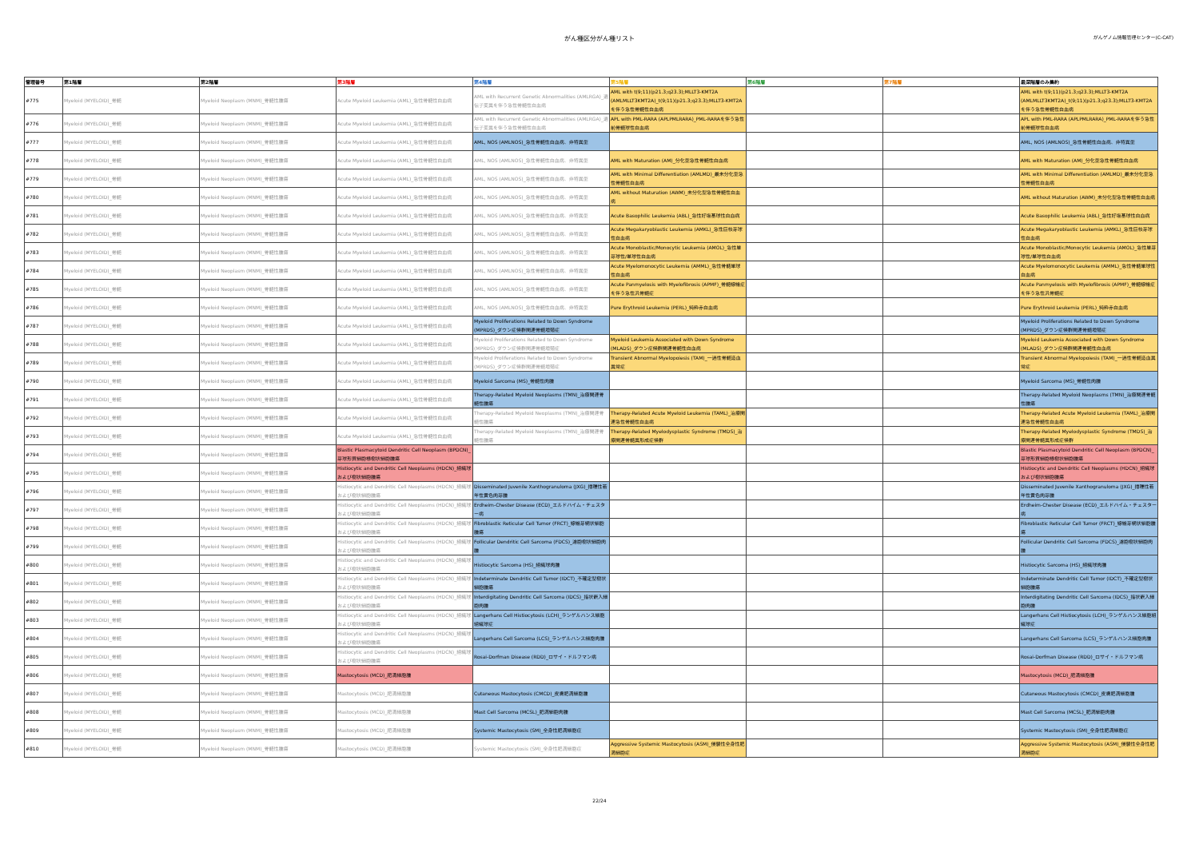がん種区分がん種リスト
がんゲノム情報管理センター(C-CAT)
| 管理番号 | 第1階層 | 第2階層 | 第3階層 | 第4階層 | 第5階層 | 第6階層 | 第7階層 | 最深階層のみ集約 |
| --- | --- | --- | --- | --- | --- | --- | --- | --- |
| #775 | Myeloid (MYELOID)_骨髄 | Myeloid Neoplasm (MNM)_骨髄性腫瘍 | Acute Myeloid Leukemia (AML)_急性骨髄性白血病 | AML with Recurrent Genetic Abnormalities (AMLRGA)_遺伝子変異を伴う急性骨髄性白血病 | AML with t(9;11)(p21.3;q23.3);MLLT3-KMT2A (AMLMLLT3KMT2A)_t(9;11)(p21.3;q23.3);MLLT3-KMT2Aを伴う急性骨髄性白血病 | | | AML with t(9;11)(p21.3;q23.3);MLLT3-KMT2A (AMLMLLT3KMT2A)_t(9;11)(p21.3;q23.3);MLLT3-KMT2Aを伴う急性骨髄性白血病 |
| #776 | Myeloid (MYELOID)_骨髄 | Myeloid Neoplasm (MNM)_骨髄性腫瘍 | Acute Myeloid Leukemia (AML)_急性骨髄性白血病 | AML with Recurrent Genetic Abnormalities (AMLRGA)_遺伝子変異を伴う急性骨髄性白血病 | APL with PML-RARA (APLPMLRARA)_PML-RARAを伴う急性前骨髄球性白血病 | | | APL with PML-RARA (APLPMLRARA)_PML-RARAを伴う急性前骨髄球性白血病 |
| #777 | Myeloid (MYELOID)_骨髄 | Myeloid Neoplasm (MNM)_骨髄性腫瘍 | Acute Myeloid Leukemia (AML)_急性骨髄性白血病 | AML, NOS (AMLNOS)_急性骨髄性白血病、非特異型 | | | | AML, NOS (AMLNOS)_急性骨髄性白血病、非特異型 |
| #778 | Myeloid (MYELOID)_骨髄 | Myeloid Neoplasm (MNM)_骨髄性腫瘍 | Acute Myeloid Leukemia (AML)_急性骨髄性白血病 | AML, NOS (AMLNOS)_急性骨髄性白血病、非特異型 | AML with Maturation (AM)_分化型急性骨髄性白血病 | | | AML with Maturation (AM)_分化型急性骨髄性白血病 |
| #779 | Myeloid (MYELOID)_骨髄 | Myeloid Neoplasm (MNM)_骨髄性腫瘍 | Acute Myeloid Leukemia (AML)_急性骨髄性白血病 | AML, NOS (AMLNOS)_急性骨髄性白血病、非特異型 | AML with Minimal Differentiation (AMLMD)_最未分化型急性骨髄性白血病 | | | AML with Minimal Differentiation (AMLMD)_最未分化型急性骨髄性白血病 |
| #780 | Myeloid (MYELOID)_骨髄 | Myeloid Neoplasm (MNM)_骨髄性腫瘍 | Acute Myeloid Leukemia (AML)_急性骨髄性白血病 | AML, NOS (AMLNOS)_急性骨髄性白血病、非特異型 | AML without Maturation (AWM)_未分化型急性骨髄性白血病 | | | AML without Maturation (AWM)_未分化型急性骨髄性白血病 |
| #781 | Myeloid (MYELOID)_骨髄 | Myeloid Neoplasm (MNM)_骨髄性腫瘍 | Acute Myeloid Leukemia (AML)_急性骨髄性白血病 | AML, NOS (AMLNOS)_急性骨髄性白血病、非特異型 | Acute Basophilic Leukemia (ABL)_急性好塩基球性白血病 | | | Acute Basophilic Leukemia (ABL)_急性好塩基球性白血病 |
| #782 | Myeloid (MYELOID)_骨髄 | Myeloid Neoplasm (MNM)_骨髄性腫瘍 | Acute Myeloid Leukemia (AML)_急性骨髄性白血病 | AML, NOS (AMLNOS)_急性骨髄性白血病、非特異型 | Acute Megakaryoblastic Leukemia (AMKL)_急性巨核芽球性白血病 | | | Acute Megakaryoblastic Leukemia (AMKL)_急性巨核芽球性白血病 |
| #783 | Myeloid (MYELOID)_骨髄 | Myeloid Neoplasm (MNM)_骨髄性腫瘍 | Acute Myeloid Leukemia (AML)_急性骨髄性白血病 | AML, NOS (AMLNOS)_急性骨髄性白血病、非特異型 | Acute Monoblastic/Monocytic Leukemia (AMOL)_急性単芽球性/単球性白血病 | | | Acute Monoblastic/Monocytic Leukemia (AMOL)_急性単芽球性/単球性白血病 |
| #784 | Myeloid (MYELOID)_骨髄 | Myeloid Neoplasm (MNM)_骨髄性腫瘍 | Acute Myeloid Leukemia (AML)_急性骨髄性白血病 | AML, NOS (AMLNOS)_急性骨髄性白血病、非特異型 | Acute Myelomonocytic Leukemia (AMML)_急性骨髄単球性白血病 | | | Acute Myelomonocytic Leukemia (AMML)_急性骨髄単球性白血病 |
| #785 | Myeloid (MYELOID)_骨髄 | Myeloid Neoplasm (MNM)_骨髄性腫瘍 | Acute Myeloid Leukemia (AML)_急性骨髄性白血病 | AML, NOS (AMLNOS)_急性骨髄性白血病、非特異型 | Acute Panmyelosis with Myelofibrosis (APMF)_骨髄線維症を伴う急性汎骨髄症 | | | Acute Panmyelosis with Myelofibrosis (APMF)_骨髄線維症を伴う急性汎骨髄症 |
| #786 | Myeloid (MYELOID)_骨髄 | Myeloid Neoplasm (MNM)_骨髄性腫瘍 | Acute Myeloid Leukemia (AML)_急性骨髄性白血病 | AML, NOS (AMLNOS)_急性骨髄性白血病、非特異型 | Pure Erythroid Leukemia (PERL)_純粋赤白血病 | | | Pure Erythroid Leukemia (PERL)_純粋赤白血病 |
| #787 | Myeloid (MYELOID)_骨髄 | Myeloid Neoplasm (MNM)_骨髄性腫瘍 | Acute Myeloid Leukemia (AML)_急性骨髄性白血病 | Myeloid Proliferations Related to Down Syndrome (MPRDS)_ダウン症候群関連骨髄増殖症 | | | | Myeloid Proliferations Related to Down Syndrome (MPRDS)_ダウン症候群関連骨髄増殖症 |
| #788 | Myeloid (MYELOID)_骨髄 | Myeloid Neoplasm (MNM)_骨髄性腫瘍 | Acute Myeloid Leukemia (AML)_急性骨髄性白血病 | Myeloid Proliferations Related to Down Syndrome (MPRDS)_ダウン症候群関連骨髄増殖症 | Myeloid Leukemia Associated with Down Syndrome (MLADS)_ダウン症候群関連骨髄性白血病 | | | Myeloid Leukemia Associated with Down Syndrome (MLADS)_ダウン症候群関連骨髄性白血病 |
| #789 | Myeloid (MYELOID)_骨髄 | Myeloid Neoplasm (MNM)_骨髄性腫瘍 | Acute Myeloid Leukemia (AML)_急性骨髄性白血病 | Myeloid Proliferations Related to Down Syndrome (MPRDS)_ダウン症候群関連骨髄増殖症 | Transient Abnormal Myelopoiesis (TAM)_一過性骨髄造血異常症 | | | Transient Abnormal Myelopoiesis (TAM)_一過性骨髄造血異常症 |
| #790 | Myeloid (MYELOID)_骨髄 | Myeloid Neoplasm (MNM)_骨髄性腫瘍 | Acute Myeloid Leukemia (AML)_急性骨髄性白血病 | Myeloid Sarcoma (MS)_骨髄性肉腫 | | | | Myeloid Sarcoma (MS)_骨髄性肉腫 |
| #791 | Myeloid (MYELOID)_骨髄 | Myeloid Neoplasm (MNM)_骨髄性腫瘍 | Acute Myeloid Leukemia (AML)_急性骨髄性白血病 | Therapy-Related Myeloid Neoplasms (TMN)_治療関連骨髄性腫瘍 | | | | Therapy-Related Myeloid Neoplasms (TMN)_治療関連骨髄性腫瘍 |
| #792 | Myeloid (MYELOID)_骨髄 | Myeloid Neoplasm (MNM)_骨髄性腫瘍 | Acute Myeloid Leukemia (AML)_急性骨髄性白血病 | Therapy-Related Myeloid Neoplasms (TMN)_治療関連骨髄性腫瘍 | Therapy-Related Acute Myeloid Leukemia (TAML)_治療関連急性骨髄性白血病 | | | Therapy-Related Acute Myeloid Leukemia (TAML)_治療関連急性骨髄性白血病 |
| #793 | Myeloid (MYELOID)_骨髄 | Myeloid Neoplasm (MNM)_骨髄性腫瘍 | Acute Myeloid Leukemia (AML)_急性骨髄性白血病 | Therapy-Related Myeloid Neoplasms (TMN)_治療関連骨髄性腫瘍 | Therapy-Related Myelodysplastic Syndrome (TMDS)_治療関連骨髄異形成症候群 | | | Therapy-Related Myelodysplastic Syndrome (TMDS)_治療関連骨髄異形成症候群 |
| #794 | Myeloid (MYELOID)_骨髄 | Myeloid Neoplasm (MNM)_骨髄性腫瘍 | Blastic Plasmacytoid Dendritic Cell Neoplasm (BPDCN)_芽球形質細胞様樹状細胞腫瘍 | | | | | Blastic Plasmacytoid Dendritic Cell Neoplasm (BPDCN)_芽球形質細胞様樹状細胞腫瘍 |
| #795 | Myeloid (MYELOID)_骨髄 | Myeloid Neoplasm (MNM)_骨髄性腫瘍 | Histiocytic and Dendritic Cell Neoplasms (HDCN)_組織球および樹状細胞腫瘍 | | | | | Histiocytic and Dendritic Cell Neoplasms (HDCN)_組織球および樹状細胞腫瘍 |
| #796 | Myeloid (MYELOID)_骨髄 | Myeloid Neoplasm (MNM)_骨髄性腫瘍 | Histiocytic and Dendritic Cell Neoplasms (HDCN)_組織球および樹状細胞腫瘍 | Disseminated Juvenile Xanthogranuloma (JXG)_播種性若年性黄色肉芽腫 | | | | Disseminated Juvenile Xanthogranuloma (JXG)_播種性若年性黄色肉芽腫 |
| #797 | Myeloid (MYELOID)_骨髄 | Myeloid Neoplasm (MNM)_骨髄性腫瘍 | Histiocytic and Dendritic Cell Neoplasms (HDCN)_組織球および樹状細胞腫瘍 | Erdheim-Chester Disease (ECD)_エルドハイム・チェスター病 | | | | Erdheim-Chester Disease (ECD)_エルドハイム・チェスター病 |
| #798 | Myeloid (MYELOID)_骨髄 | Myeloid Neoplasm (MNM)_骨髄性腫瘍 | Histiocytic and Dendritic Cell Neoplasms (HDCN)_組織球および樹状細胞腫瘍 | Fibroblastic Reticular Cell Tumor (FRCT)_線維芽網状細胞腫瘍 | | | | Fibroblastic Reticular Cell Tumor (FRCT)_線維芽網状細胞腫瘍 |
| #799 | Myeloid (MYELOID)_骨髄 | Myeloid Neoplasm (MNM)_骨髄性腫瘍 | Histiocytic and Dendritic Cell Neoplasms (HDCN)_組織球および樹状細胞腫瘍 | Follicular Dendritic Cell Sarcoma (FDCS)_濾胞樹状細胞肉腫 | | | | Follicular Dendritic Cell Sarcoma (FDCS)_濾胞樹状細胞肉腫 |
| #800 | Myeloid (MYELOID)_骨髄 | Myeloid Neoplasm (MNM)_骨髄性腫瘍 | Histiocytic and Dendritic Cell Neoplasms (HDCN)_組織球および樹状細胞腫瘍 | Histiocytic Sarcoma (HS)_組織球肉腫 | | | | Histiocytic Sarcoma (HS)_組織球肉腫 |
| #801 | Myeloid (MYELOID)_骨髄 | Myeloid Neoplasm (MNM)_骨髄性腫瘍 | Histiocytic and Dendritic Cell Neoplasms (HDCN)_組織球および樹状細胞腫瘍 | Indeterminate Dendritic Cell Tumor (IDCT)_不確定型樹状細胞腫瘍 | | | | Indeterminate Dendritic Cell Tumor (IDCT)_不確定型樹状細胞腫瘍 |
| #802 | Myeloid (MYELOID)_骨髄 | Myeloid Neoplasm (MNM)_骨髄性腫瘍 | Histiocytic and Dendritic Cell Neoplasms (HDCN)_組織球および樹状細胞腫瘍 | Interdigitating Dendritic Cell Sarcoma (IDCS)_指状嵌入細胞肉腫 | | | | Interdigitating Dendritic Cell Sarcoma (IDCS)_指状嵌入細胞肉腫 |
| #803 | Myeloid (MYELOID)_骨髄 | Myeloid Neoplasm (MNM)_骨髄性腫瘍 | Histiocytic and Dendritic Cell Neoplasms (HDCN)_組織球および樹状細胞腫瘍 | Langerhans Cell Histiocytosis (LCH)_ランゲルハンス細胞組織球症 | | | | Langerhans Cell Histiocytosis (LCH)_ランゲルハンス細胞組織球症 |
| #804 | Myeloid (MYELOID)_骨髄 | Myeloid Neoplasm (MNM)_骨髄性腫瘍 | Histiocytic and Dendritic Cell Neoplasms (HDCN)_組織球および樹状細胞腫瘍 | Langerhans Cell Sarcoma (LCS)_ランゲルハンス細胞肉腫 | | | | Langerhans Cell Sarcoma (LCS)_ランゲルハンス細胞肉腫 |
| #805 | Myeloid (MYELOID)_骨髄 | Myeloid Neoplasm (MNM)_骨髄性腫瘍 | Histiocytic and Dendritic Cell Neoplasms (HDCN)_組織球および樹状細胞腫瘍 | Rosai-Dorfman Disease (RDD)_ロサイ・ドルフマン病 | | | | Rosai-Dorfman Disease (RDD)_ロサイ・ドルフマン病 |
| #806 | Myeloid (MYELOID)_骨髄 | Myeloid Neoplasm (MNM)_骨髄性腫瘍 | Mastocytosis (MCD)_肥満細胞腫 | | | | | Mastocytosis (MCD)_肥満細胞腫 |
| #807 | Myeloid (MYELOID)_骨髄 | Myeloid Neoplasm (MNM)_骨髄性腫瘍 | Mastocytosis (MCD)_肥満細胞腫 | Cutaneous Mastocytosis (CMCD)_皮膚肥満細胞腫 | | | | Cutaneous Mastocytosis (CMCD)_皮膚肥満細胞腫 |
| #808 | Myeloid (MYELOID)_骨髄 | Myeloid Neoplasm (MNM)_骨髄性腫瘍 | Mastocytosis (MCD)_肥満細胞腫 | Mast Cell Sarcoma (MCSL)_肥満細胞肉腫 | | | | Mast Cell Sarcoma (MCSL)_肥満細胞肉腫 |
| #809 | Myeloid (MYELOID)_骨髄 | Myeloid Neoplasm (MNM)_骨髄性腫瘍 | Mastocytosis (MCD)_肥満細胞腫 | Systemic Mastocytosis (SM)_全身性肥満細胞症 | | | | Systemic Mastocytosis (SM)_全身性肥満細胞症 |
| #810 | Myeloid (MYELOID)_骨髄 | Myeloid Neoplasm (MNM)_骨髄性腫瘍 | Mastocytosis (MCD)_肥満細胞腫 | Systemic Mastocytosis (SM)_全身性肥満細胞症 | Aggressive Systemic Mastocytosis (ASM)_侵襲性全身性肥満細胞症 | | | Aggressive Systemic Mastocytosis (ASM)_侵襲性全身性肥満細胞症 |
22/24